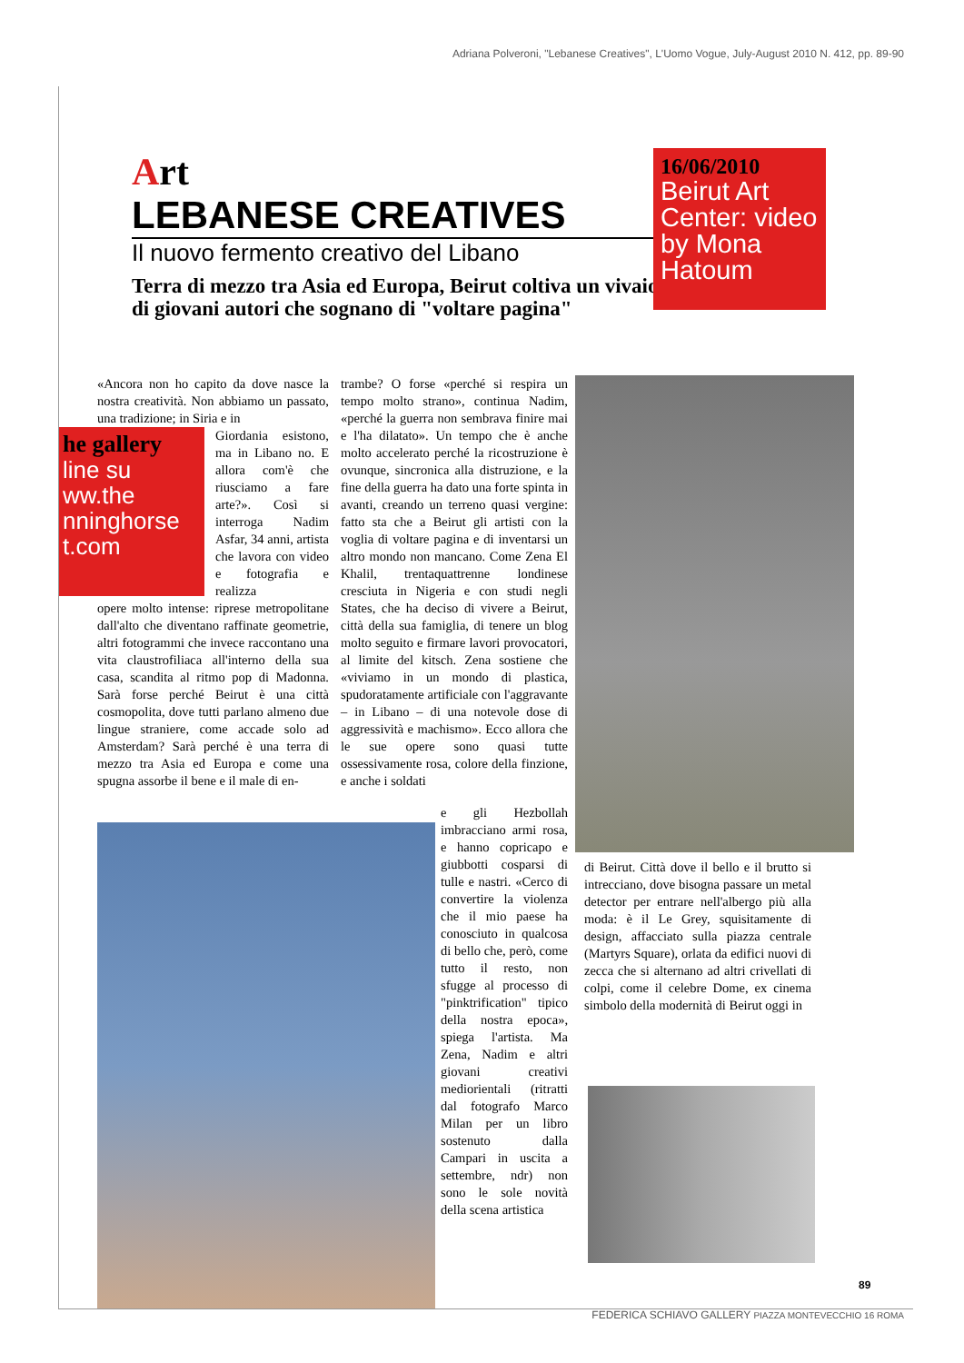Adriana Polveroni, "Lebanese Creatives", L'Uomo Vogue, July-August 2010 N. 412, pp. 89-90
Art
LEBANESE CREATIVES
Il nuovo fermento creativo del Libano
Terra di mezzo tra Asia ed Europa, Beirut coltiva un vivaio di giovani autori che sognano di "voltare pagina"
16/06/2010
Beirut Art Center: video by Mona Hatoum
he gallery
line su
ww.the
nninghorse
t.com
«Ancora non ho capito da dove nasce la nostra creatività. Non abbiamo un passato, una tradizione; in Siria e in
Giordania esistono, ma in Libano no. E allora com'è che riusciamo a fare arte?». Così si interroga Nadim Asfar, 34 anni, artista che lavora con video e fotografia e realizza
opere molto intense: riprese metropolitane dall'alto che diventano raffinate geometrie, altri fotogrammi che invece raccontano una vita claustrofiliaca all'interno della sua casa, scandita al ritmo pop di Madonna. Sarà forse perché Beirut è una città cosmopolita, dove tutti parlano almeno due lingue straniere, come accade solo ad Amsterdam? Sarà perché è una terra di mezzo tra Asia ed Europa e come una spugna assorbe il bene e il male di en-
trambe? O forse «perché si respira un tempo molto strano», continua Nadim, «perché la guerra non sembrava finire mai e l'ha dilatato». Un tempo che è anche molto accelerato perché la ricostruzione è ovunque, sincronica alla distruzione, e la fine della guerra ha dato una forte spinta in avanti, creando un terreno quasi vergine: fatto sta che a Beirut gli artisti con la voglia di voltare pagina e di inventarsi un altro mondo non mancano. Come Zena El Khalil, trentaquattrenne londinese cresciuta in Nigeria e con studi negli States, che ha deciso di vivere a Beirut, città della sua famiglia, di tenere un blog molto seguito e firmare lavori provocatori, al limite del kitsch. Zena sostiene che «viviamo in un mondo di plastica, spudoratamente artificiale con l'aggravante – in Libano – di una notevole dose di aggressività e machismo». Ecco allora che le sue opere sono quasi tutte ossessivamente rosa, colore della finzione, e anche i soldati
e gli Hezbollah imbracciano armi rosa, e hanno copricapo e giubbotti cosparsi di tulle e nastri. «Cerco di convertire la violenza che il mio paese ha conosciuto in qualcosa di bello che, però, come tutto il resto, non sfugge al processo di "pinktrification" tipico della nostra epoca», spiega l'artista. Ma Zena, Nadim e altri giovani creativi mediorientali (ritratti dal fotografo Marco Milan per un libro sostenuto dalla Campari in uscita a settembre, ndr) non sono le sole novità della scena artistica
di Beirut. Città dove il bello e il brutto si intrecciano, dove bisogna passare un metal detector per entrare nell'albergo più alla moda: è il Le Grey, squisitamente di design, affacciato sulla piazza centrale (Martyrs Square), orlata da edifici nuovi di zecca che si alternano ad altri crivellati di colpi, come il celebre Dome, ex cinema simbolo della modernità di Beirut oggi in
89
FEDERICA SCHIAVO GALLERY PIAZZA MONTEVECCHIO 16 ROMA